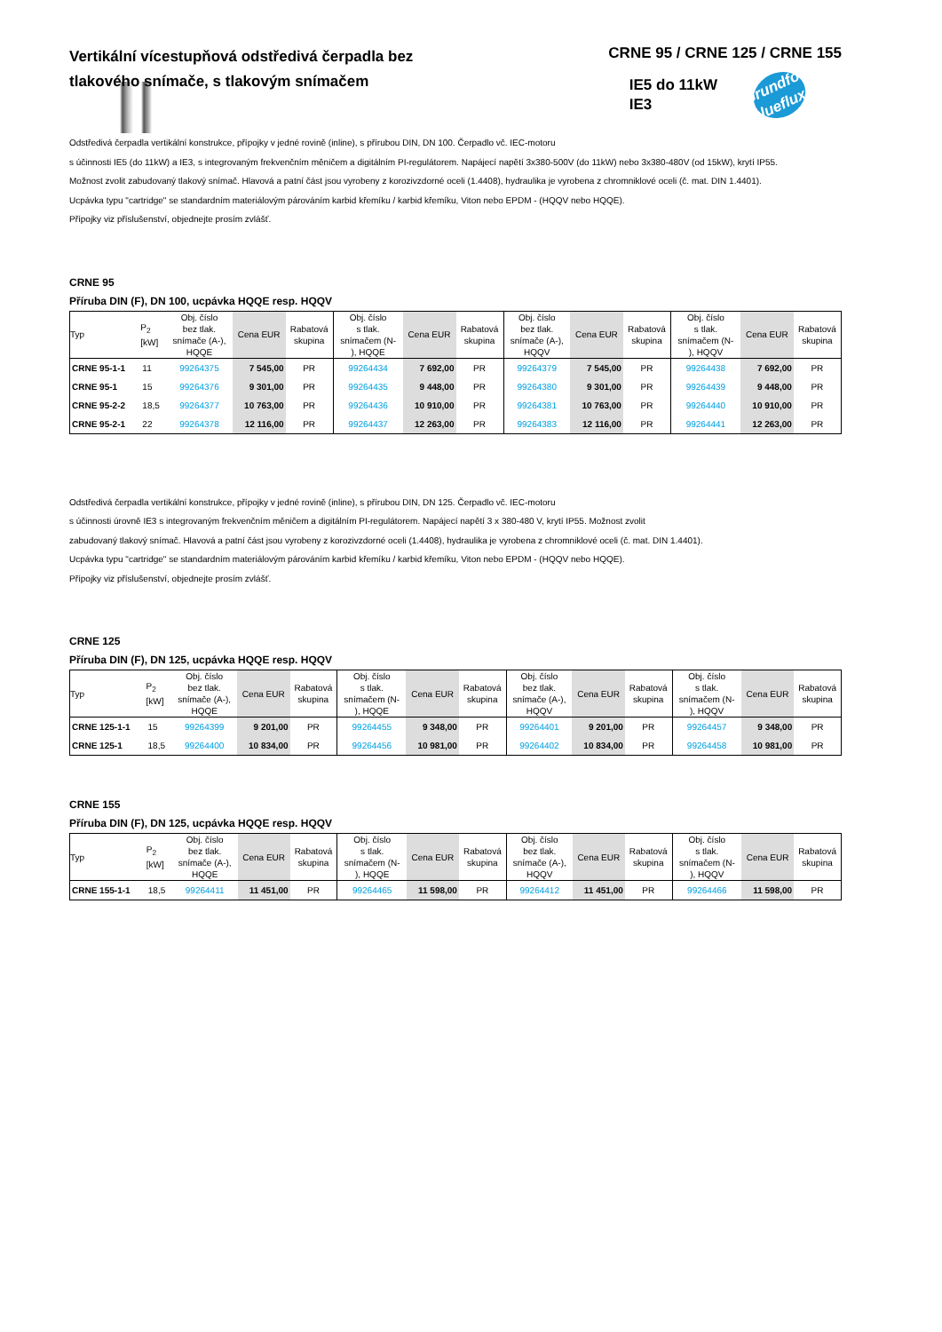Vertikální vícestupňová odstředivá čerpadla bez tlakového snímače, s tlakovým snímačem
CRNE 95 / CRNE 125 / CRNE 155
IE5 do 11kW
IE3
Grundfos blueflux
Odstředivá čerpadla vertikální konstrukce, přípojky v jedné rovině (inline), s přírubou DIN, DN 100. Čerpadlo vč. IEC-motoru
s účinnosti IE5 (do 11kW) a IE3, s integrovaným frekvenčním měničem a digitálním PI-regulátorem. Napájecí napětí 3x380-500V (do 11kW) nebo 3x380-480V (od 15kW), krytí IP55.
Možnost zvolit zabudovaný tlakový snímač. Hlavová a patní část jsou vyrobeny z korozivzdorné oceli (1.4408), hydraulika je vyrobena z chromniklové oceli (č. mat. DIN 1.4401).
Ucpávka typu "cartridge" se standardním materiálovým párováním karbid křemíku / karbid křemíku, Viton nebo EPDM - (HQQV nebo HQQE).
Přípojky viz příslušenství, objednejte prosím zvlášť.
CRNE 95
Příruba DIN (F), DN 100, ucpávka HQQE resp. HQQV
| Typ | P<sub>2</sub> [kW] | Obj. číslo bez tlak. snímače (A-), HQQE | Cena EUR | Rabatová skupina | Obj. číslo s tlak. snímačem (N- ), HQQE | Cena EUR | Rabatová skupina | Obj. číslo bez tlak. snímače (A-), HQQV | Cena EUR | Rabatová skupina | Obj. číslo s tlak. snímačem (N- ), HQQV | Cena EUR | Rabatová skupina |
| --- | --- | --- | --- | --- | --- | --- | --- | --- | --- | --- | --- | --- | --- |
| CRNE 95-1-1 | 11 | 99264375 | 7 545,00 | PR | 99264434 | 7 692,00 | PR | 99264379 | 7 545,00 | PR | 99264438 | 7 692,00 | PR |
| CRNE 95-1 | 15 | 99264376 | 9 301,00 | PR | 99264435 | 9 448,00 | PR | 99264380 | 9 301,00 | PR | 99264439 | 9 448,00 | PR |
| CRNE 95-2-2 | 18,5 | 99264377 | 10 763,00 | PR | 99264436 | 10 910,00 | PR | 99264381 | 10 763,00 | PR | 99264440 | 10 910,00 | PR |
| CRNE 95-2-1 | 22 | 99264378 | 12 116,00 | PR | 99264437 | 12 263,00 | PR | 99264383 | 12 116,00 | PR | 99264441 | 12 263,00 | PR |
Odstředivá čerpadla vertikální konstrukce, přípojky v jedné rovině (inline), s přírubou DIN, DN 125. Čerpadlo vč. IEC-motoru
s účinnosti úrovně IE3 s integrovaným frekvenčním měničem a digitálním PI-regulátorem. Napájecí napětí 3 x 380-480 V, krytí IP55. Možnost zvolit
zabudovaný tlakový snímač. Hlavová a patní část jsou vyrobeny z korozivzdorné oceli (1.4408), hydraulika je vyrobena z chromniklové oceli (č. mat. DIN 1.4401).
Ucpávka typu "cartridge" se standardním materiálovým párováním karbid křemíku / karbid křemíku, Viton nebo EPDM - (HQQV nebo HQQE).
Přípojky viz příslušenství, objednejte prosím zvlášť.
CRNE 125
Příruba DIN (F), DN 125, ucpávka HQQE resp. HQQV
| Typ | P<sub>2</sub> [kW] | Obj. číslo bez tlak. snímače (A-), HQQE | Cena EUR | Rabatová skupina | Obj. číslo s tlak. snímačem (N- ), HQQE | Cena EUR | Rabatová skupina | Obj. číslo bez tlak. snímače (A-), HQQV | Cena EUR | Rabatová skupina | Obj. číslo s tlak. snímačem (N- ), HQQV | Cena EUR | Rabatová skupina |
| --- | --- | --- | --- | --- | --- | --- | --- | --- | --- | --- | --- | --- | --- |
| CRNE 125-1-1 | 15 | 99264399 | 9 201,00 | PR | 99264455 | 9 348,00 | PR | 99264401 | 9 201,00 | PR | 99264457 | 9 348,00 | PR |
| CRNE 125-1 | 18,5 | 99264400 | 10 834,00 | PR | 99264456 | 10 981,00 | PR | 99264402 | 10 834,00 | PR | 99264458 | 10 981,00 | PR |
CRNE 155
Příruba DIN (F), DN 125, ucpávka HQQE resp. HQQV
| Typ | P<sub>2</sub> [kW] | Obj. číslo bez tlak. snímače (A-), HQQE | Cena EUR | Rabatová skupina | Obj. číslo s tlak. snímačem (N- ), HQQE | Cena EUR | Rabatová skupina | Obj. číslo bez tlak. snímače (A-), HQQV | Cena EUR | Rabatová skupina | Obj. číslo s tlak. snímačem (N- ), HQQV | Cena EUR | Rabatová skupina |
| --- | --- | --- | --- | --- | --- | --- | --- | --- | --- | --- | --- | --- | --- |
| CRNE 155-1-1 | 18,5 | 99264411 | 11 451,00 | PR | 99264465 | 11 598,00 | PR | 99264412 | 11 451,00 | PR | 99264466 | 11 598,00 | PR |